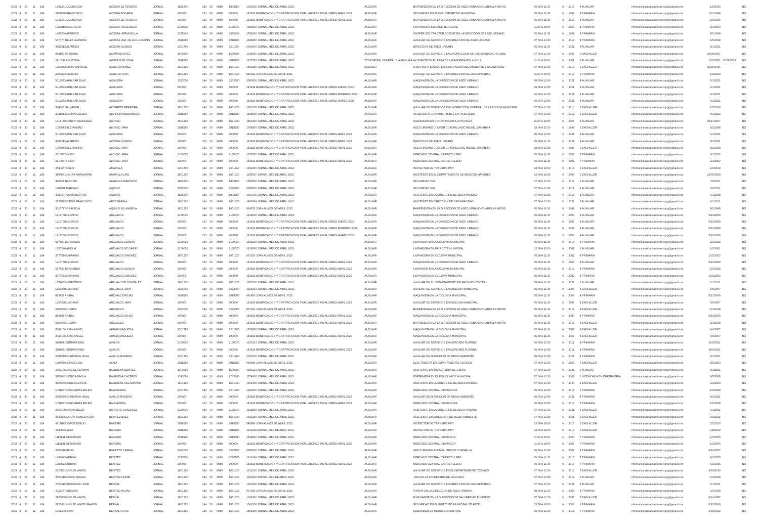| 2022 | 4 | 30 | 11 | 184 | 1742451 CLEMENCIA | ACOSTA DE PEREIRA | JORNAL | 1834800 | 144 | 30 | MUN | 1834800 | 1523000 JORNAL MES DE ABRIL 2022 | AUXILIAR | BARRENDERA EN LA DIRECCION DE ASEO URBANO CUADRILLA MICRO | 05:30 A 11:30 | N | 2015 | 4 AUXILIAR | rrhhmunicipalidadsanlorenzopg@gmail.com | 1/6/2015 | | NO |
| 2022 | 4 | 30 | 11 | 184 | 2154080 FRANCISCO | ACOSTA BOGARIN | JORNAL | 200000 | 133 | 30 | MUN | 200000 | 181819 BONIFICACION Y GRATIFICACION POR LABORES INSALUBRES ABRIL 2022 | AUXILIAR | SEGURIDAD EN EL POLIDEPORTIVO MUNICIPAL | 05:30 A 11:30 | N | 1996 | 4 PRIMARIA | rrhhmunicipalidadsanlorenzopg@gmail.com | 12/1/1996 | | NO |
| 2022 | 4 | 30 | 11 | 184 | 1742451 CLEMENCIA | ACOSTA DE PEREIRA | JORNAL | 200000 | 133 | 30 | MUN | 200000 | 181819 BONIFICACION Y GRATIFICACION POR LABORES INSALUBRES ABRIL 2022 | AUXILIAR | BARRENDERA EN LA DIRECCION DE ASEO URBANO CUADRILLA MICRO | 05:30 A 11:30 | N | 2015 | 4 AUXILIAR | rrhhmunicipalidadsanlorenzopg@gmail.com | 1/6/2015 | | NO |
| 2022 | 4 | 30 | 11 | 184 | 1702919 ELEUTERIA | ACOSTA FIGUEREDO | JORNAL | 2130020 | 144 | 30 | MUN | 2130020 | 1908200 JORNAL MES DE ABRIL 2022 | AUXILIAR | LIMPIADORA JUZGADO DE FALTAS | 11:30 A 18:00 | N | 2003 | 1 PRIMARIA | rrhhmunicipalidadsanlorenzopg@gmail.com | 8/1/2003 | | NO |
| 2022 | 4 | 30 | 11 | 184 | 1438236 APARICIO | ACOSTA HERMOSILLA | JORNAL | 2385240 | 144 | 30 | MUN | 2385240 | 1782900 JORNAL MES DE ABRIL 2022 | AUXILIAR | CHOFER DEL TRACTOR BOBCAT EN LA DIRECCION DE ASEO URBANO | 05:30 A 11:30 | N | 1998 | 4 PRIMARIA | rrhhmunicipalidadsanlorenzopg@gmail.com | 8/2/1998 | | NO |
| 2022 | 4 | 30 | 11 | 184 | 597675 NELLY LEANDRA | ACOSTA VDA. DE LEGUIZAMON | JORNAL | 2018280 | 144 | 30 | MUN | 2018280 | 1834800 JORNAL MES DE ABRIL 2022 | AUXILIAR | AUXILIAR DE SERVICIOS EN DIRECCION DE ASEO URBANO | 07:00 A 13:30 | N | 2018 | 4 PRIMARIA | rrhhmunicipalidadsanlorenzopg@gmail.com | 1/5/2018 | | NO |
| 2022 | 4 | 30 | 11 | 184 | 4282312 ALFREDO | ACOSTA OLMEDO | JORNAL | 2201760 | 144 | 30 | MUN | 2201760 | 2001600 JORNAL MES DE ABRIL 2022 | AUXILIAR | DIRECCION DE ASEO URBANO | 05:30 A 11:30 | N | 2021 | 4 AUXILIAR | rrhhmunicipalidadsanlorenzopg@gmail.com | 8/1/2021 | | NO |
| 2022 | 4 | 30 | 11 | 184 | 884195 PETRONA | ACUÑA BENITEZ | JORNAL | 1559580 | 144 | 30 | MUN | 1559580 | 1318025 JORNAL MES DE ABRIL 2022 | AUXILIAR | AUXILIAR DE SERVICIOS EN LA DIRECCION DE SALUBRIDAD E HIGIENE | 07:00 A 13:30 | N | 2007 | 3 BACHILLER | rrhhmunicipalidadsanlorenzopg@gmail.com | 14/09/2007 | | NO |
| 2022 | 4 | 30 | 11 | 184 | 2111547 AGUSTINA | AGUERO DE SOSA | JORNAL | 2018280 | 144 | 30 | MUN | 2018280 | 1273703 JORNAL MES DE ABRIL 2022 | TT HOSPITAL GENERAL S.A AUXILIAR | AYUDANTE EN EL AREA DE LAVANDERIA DEL H.G.S.L. | 11:30 A 18:00 | N | 2001 | 3 AUXILIAR | rrhhmunicipalidadsanlorenzopg@gmail.com | 12/2/2001 | 12/31/2022 | NO |
| 2022 | 4 | 30 | 11 | 184 | 1255253 SIXTO ENRIQUE | AGUERO NUÑEZ | JORNAL | 1651320 | 144 | 30 | MUN | 1651320 | 1491200 JORNAL MES DE ABRIL 2022 | AUXILIAR | UJIER NOTIFICADOR EN JUZG FALTAS MEO AMBIENTE Y SALUBRIDAD | 07:00 A 13:30 | N | 2015 | 1 BACHILLER | rrhhmunicipalidadsanlorenzopg@gmail.com | 10/30/2015 | | NO |
| 2022 | 4 | 30 | 11 | 184 | 2309323 FELICITA | AGUERO JARA | JORNAL | 1651320 | 144 | 30 | MUN | 1651320 | 882031 JORNAL MES DE ABRIL 2022 | AUXILIAR | AUXILIAR DE SERVICIOS EN DIRECCION DE DISCAPACIDAD | 11:30 A 18:00 | N | 2019 | 2 PRIMARIA | rrhhmunicipalidadsanlorenzopg@gmail.com | 1/2/2019 | | NO |
| 2022 | 4 | 30 | 11 | 184 | 5012583 AMILCAR BLAS | AGUILERA | JORNAL | 2293500 | 144 | 30 | MUN | 2293500 | 2085000 JORNAL MES DE ABRIL 2022 | AUXILIAR | MAQUINISTA EN LA DIRECCION DE ASEO URBANO | 06:00 A 12:00 | N | 2021 | 4 AUXILIAR | rrhhmunicipalidadsanlorenzopg@gmail.com | 5/1/2021 | | NO |
| 2022 | 4 | 30 | 11 | 184 | 5012583 AMILCAR BLAS | AGUILERA | JORNAL | 200000 | 133 | 30 | MUN | 200000 | 181819 BONIFICACION Y GRATIFICACION POR LABORES INSALUBRES ENERO 2022 | AUXILIAR | MAQUINISTA EN LA DIRECCION DE ASEO URBANO | 06:00 A 12:00 | N | 2021 | 4 AUXILIAR | rrhhmunicipalidadsanlorenzopg@gmail.com | 5/1/2021 | | NO |
| 2022 | 4 | 30 | 11 | 184 | 5012583 AMILCAR BLAS | AGUILERA | JORNAL | 200000 | 133 | 30 | MUN | 200000 | 181819 BONIFICACION Y GRATIFICACION POR LABORES INSALUBRES FEBRERO 2022 | AUXILIAR | MAQUINISTA EN LA DIRECCION DE ASEO URBANO | 06:00 A 12:00 | N | 2021 | 4 AUXILIAR | rrhhmunicipalidadsanlorenzopg@gmail.com | 5/1/2021 | | NO |
| 2022 | 4 | 30 | 11 | 184 | 5012583 AMILCAR BLAS | AGUILERA | JORNAL | 200000 | 133 | 30 | MUN | 200000 | 181819 BONIFICACION Y GRATIFICACION POR LABORES INSALUBRES MARZO 2022 | AUXILIAR | MAQUINISTA EN LA DIRECCION DE ASEO URBANO | 06:00 A 12:00 | N | 2021 | 4 AUXILIAR | rrhhmunicipalidadsanlorenzopg@gmail.com | 5/1/2021 | | NO |
| 2022 | 4 | 30 | 11 | 184 | 334645 SALVADOR | ALDERETE FERREIRA | JORNAL | 1651320 | 144 | 30 | MUN | 1651320 | 1501200 JORNAL MES DE ABRIL 2022 | AUXILIAR | AUXILIAR DE SERVICIOS EN LA DIRECCION GENERAL DE LA POLICIA MUNICIPAL | 07:00 A 13:30 | N | 2010 | 1 BACHILLER | rrhhmunicipalidadsanlorenzopg@gmail.com | 1/7/2010 | | NO |
| 2022 | 4 | 30 | 11 | 184 | 2331513 MIRIAN CECILIA | ALMIRON MALDONADO | JORNAL | 2018280 | 144 | 30 | MUN | 2018280 | 1834800 JORNAL MES DE ABRIL 2022 | AUXILIAR | ATENCION AL CONTRIBUYENTE EN TICKETERO | 07:00 A 13:30 | N | 2012 | 1 BACHILLER | rrhhmunicipalidadsanlorenzopg@gmail.com | 8/1/2012 | | NO |
| 2022 | 4 | 30 | 11 | 184 | 1714770 NANCY MERCEDES | ALONSO | JORNAL | 1651320 | 144 | 30 | MUN | 1651320 | 1491200 JORNAL MES DE ABRIL 2022 | AUXILIAR | CUIDADORA EN HOGAR INFANTIL MITA ROGA | 11:30 A 18:00 | N | 2007 | 8 AUXILIAR | rrhhmunicipalidadsanlorenzopg@gmail.com | 10/17/2007 | | NO |
| 2022 | 4 | 30 | 11 | 184 | 1056643 ALEJANDRO | ALONSO JARA | JORNAL | 2018280 | 144 | 30 | MUN | 2018280 | 1786800 JORNAL MES DE ABRIL 2022 | AUXILIAR | ASEO URBANO CHOFER CUADRILLA DE MIGUEL SANABRIA | 18:00 A 22:30 | N | 1998 | 3 BACHILLER | rrhhmunicipalidadsanlorenzopg@gmail.com | 8/2/1998 | | NO |
| 2022 | 4 | 30 | 11 | 184 | 5012583 AMILCAR BLAS | AGUILERA | JORNAL | 200000 | 133 | 30 | MUN | 200000 | 181819 BONIFICACION Y GRATIFICACION POR LABORES INSALUBRES ABRIL 2022 | AUXILIAR | MAQUINISTA EN LA DIRECCION DE ASEO URBANO | 06:00 A 12:00 | N | 2021 | 4 AUXILIAR | rrhhmunicipalidadsanlorenzopg@gmail.com | 5/1/2021 | | NO |
| 2022 | 4 | 30 | 11 | 184 | 4282312 ALFREDO | ACOSTA OLMEDO | JORNAL | 200000 | 133 | 30 | MUN | 200000 | 181819 BONIFICACION Y GRATIFICACION POR LABORES INSALUBRES ABRIL 2022 | AUXILIAR | DIRECCION DE ASEO URBANO | 05:30 A 11:30 | N | 2021 | 4 AUXILIAR | rrhhmunicipalidadsanlorenzopg@gmail.com | 8/1/2021 | | NO |
| 2022 | 4 | 30 | 11 | 184 | 1056643 ALEJANDRO | ALONSO JARA | JORNAL | 200000 | 133 | 30 | MUN | 200000 | 181819 BONIFICACION Y GRATIFICACION POR LABORES INSALUBRES ABRIL 2022 | AUXILIAR | ASEO URBANO CHOFER CUADRILLA DE MIGUEL SANABRIA | 18:00 A 22:30 | N | 1998 | 3 BACHILLER | rrhhmunicipalidadsanlorenzopg@gmail.com | 8/2/1998 | | NO |
| 2022 | 4 | 30 | 11 | 184 | 2210087 HUGO | ALONSO JARA | JORNAL | 2130020 | 144 | 30 | MUN | 2130020 | 1279700 JORNAL MES DE ABRIL 2022 | AUXILIAR | MERCADO CENTRAL CARRETILLERO | 05:00 A 11:30 | N | 2002 | 7 PRIMARIA | rrhhmunicipalidadsanlorenzopg@gmail.com | 2/1/2002 | | NO |
| 2022 | 4 | 30 | 11 | 184 | 2210087 HUGO | ALONSO JARA | JORNAL | 200000 | 133 | 30 | MUN | 200000 | 181819 BONIFICACION Y GRATIFICACION POR LABORES INSALUBRES ABRIL 2022 | AUXILIAR | MERCADO CENTRAL CARRETILLERO | 05:00 A 11:30 | N | 2002 | 7 PRIMARIA | rrhhmunicipalidadsanlorenzopg@gmail.com | 2/1/2002 | | NO |
| 2022 | 4 | 30 | 11 | 184 | 4640357 DELSI | AMARILLA | JORNAL | 2201760 | 144 | 30 | MUN | 2201760 | 1991600 JORNAL MES DE ABRIL 2022 | AUXILIAR | INSPECTOR DE TRANSITO PMT | 12:00 A 18:00 | N | 2019 | 3 BACHILLER | rrhhmunicipalidadsanlorenzopg@gmail.com | 1/2/2019 | | NO |
| 2022 | 4 | 30 | 11 | 184 | 3496091 LAURA MARGARITA | AMARILLA LIRD | JORNAL | 1651320 | 144 | 30 | MUN | 1651320 | 1108617 JORNAL MES DE ABRIL 2022 | AUXILIAR | ASISTENTE EN EL DEPARTAMENTO DE ADULTOS MAYORES | 12:00 A 18:30 | N | 2009 | 2 BACHILLER | rrhhmunicipalidadsanlorenzopg@gmail.com | 13/05/2009 | | NO |
| 2022 | 4 | 30 | 11 | 184 | 495837 NARCISO | AMARILLA MARTINEZ | JORNAL | 1834800 | 144 | 30 | MUN | 1834800 | 1658000 JORNAL MES DE ABRIL 2022 | AUXILIAR | SEGURIDAD VIAL | 07:00 A 13:30 | N | 2011 | 1 AUXILIAR | rrhhmunicipalidadsanlorenzopg@gmail.com | 3/2/2011 | | NO |
| 2022 | 4 | 30 | 11 | 184 | 1116801 MARIANO | AQUINO | JORNAL | 2293500 | 144 | 30 | MUN | 2293500 | 2085000 JORNAL MES DE ABRIL 2022 | AUXILIAR | SEGURIDAD VIAL | 07:00 A 13:30 | N | 2011 | 1 AUXILIAR | rrhhmunicipalidadsanlorenzopg@gmail.com | 3/2/2011 | | NO |
| 2022 | 4 | 30 | 11 | 184 | 3585307 SILVIA BEATRIZ | AQUINO | JORNAL | 1834800 | 144 | 30 | MUN | 1834800 | 1342705 JORNAL MES DE ABRIL 2022 | AUXILIAR | ASISTENTE EN LA DIRECCION DE DISCAPACIDAD | 07:00 A 13:30 | N | 2018 | 1 AUXILIAR | rrhhmunicipalidadsanlorenzopg@gmail.com | 6/1/2018 | | NO |
| 2022 | 4 | 30 | 11 | 184 | 3328883 DIEGO FRANCISCO | ARCE FARIÑA | JORNAL | 1651320 | 144 | 30 | MUN | 1651320 | 1606294 JORNAL MES DE ABRIL 2022 | AUXILIAR | ASISTENTE EN DIRECCION DE DISCAPACIDAD | 07:00 A 13:30 | N | 2021 | 2 AUXILIAR | rrhhmunicipalidadsanlorenzopg@gmail.com | 8/1/2021 | | NO |
| 2022 | 4 | 30 | 11 | 184 | 3618717 GRACIELA | AQUINO VILLANUEVA | JORNAL | 1651320 | 144 | 30 | MUN | 1651320 | 934533 JORNAL MES DE ABRIL 2022 | AUXILIAR | BARRENDERA EN LA DIRECCION DE ASEO URBANO CUADRILLA MICRO | 05:30 A 11:30 | N | 1998 | 4 AUXILIAR | rrhhmunicipalidadsanlorenzopg@gmail.com | 8/2/1998 | | NO |
| 2022 | 4 | 30 | 11 | 184 | 1217738 LEONCIO | AREVALOS | JORNAL | 2130020 | 144 | 30 | MUN | 2130020 | 1918200 JORNAL MES DE ABRIL 2022 | AUXILIAR | MAQUINISTA EN LA DIRECCION DE ASEO URBANO | 05:30 A 11:30 | N | 2009 | 4 AUXILIAR | rrhhmunicipalidadsanlorenzopg@gmail.com | 5/13/2009 | | NO |
| 2022 | 4 | 30 | 11 | 184 | 1217738 LEONCIO | AREVALOS | JORNAL | 200000 | 133 | 30 | MUN | 200000 | 181819 BONIFICACION Y GRATIFICACION POR LABORES INSALUBRES ENERO 2022 | AUXILIAR | MAQUINISTA EN LA DIRECCION DE ASEO URBANO | 05:30 A 11:30 | N | 2009 | 4 AUXILIAR | rrhhmunicipalidadsanlorenzopg@gmail.com | 5/13/2009 | | NO |
| 2022 | 4 | 30 | 11 | 184 | 1217738 LEONCIO | AREVALOS | JORNAL | 200000 | 133 | 30 | MUN | 200000 | 181819 BONIFICACION Y GRATIFICACION POR LABORES INSALUBRES FEBRERO 2022 | AUXILIAR | MAQUINISTA EN LA DIRECCION DE ASEO URBANO | 05:30 A 11:30 | N | 2009 | 4 AUXILIAR | rrhhmunicipalidadsanlorenzopg@gmail.com | 5/13/2009 | | NO |
| 2022 | 4 | 30 | 11 | 184 | 1217738 LEONCIO | AREVALOS | JORNAL | 200000 | 133 | 30 | MUN | 200000 | 181819 BONIFICACION Y GRATIFICACION POR LABORES INSALUBRES MARZO 2022 | AUXILIAR | MAQUINISTA EN LA DIRECCION DE ASEO URBANO | 05:30 A 11:30 | N | 2009 | 4 AUXILIAR | rrhhmunicipalidadsanlorenzopg@gmail.com | 5/13/2009 | | NO |
| 2022 | 4 | 30 | 11 | 184 | 587423 BERNARDO | AREVALOS ALONSO | JORNAL | 2130020 | 144 | 30 | MUN | 2130020 | 1918200 JORNAL MES DE ABRIL 2022 | AUXILIAR | LIMPIADOR EN LA CICLOVIA MUNICIPAL | 05:30 A 11:30 | N | 2014 | 4 PRIMARIA | rrhhmunicipalidadsanlorenzopg@gmail.com | 2/3/2014 | | NO |
| 2022 | 4 | 30 | 11 | 184 | 1235346 AMELIA | AREVALOS DE GARAY | JORNAL | 2130020 | 144 | 30 | MUN | 2130020 | 1918200 JORNAL MES DE ABRIL 2022 | AUXILIAR | LIMPIADORA EN PALACETE MUNICIPAL | 12:30 A 18:00 | N | 2001 | 1 AUXILIAR | rrhhmunicipalidadsanlorenzopg@gmail.com | 1/2/2001 | | NO |
| 2022 | 4 | 30 | 11 | 184 | 2675574 MARIANO | AREVALOS GIMENEZ | JORNAL | 1651320 | 144 | 30 | MUN | 1651320 | 951200 JORNAL MES DE ABRIL 2022 | AUXILIAR | LIMPIADORA EN CICLOVIA MUNICIPAL | 05:30 A 11:30 | N | 2002 | 4 PRIMARIA | rrhhmunicipalidadsanlorenzopg@gmail.com | 10/2/2002 | | NO |
| 2022 | 4 | 30 | 11 | 184 | 1217738 LEONCIO | AREVALOS | JORNAL | 200000 | 133 | 30 | MUN | 200000 | 181819 BONIFICACION Y GRATIFICACION POR LABORES INSALUBRES ABRIL 2022 | AUXILIAR | MAQUINISTA EN LA DIRECCION DE ASEO URBANO | 05:30 A 11:30 | N | 2009 | 4 AUXILIAR | rrhhmunicipalidadsanlorenzopg@gmail.com | 5/13/2009 | | NO |
| 2022 | 4 | 30 | 11 | 184 | 587423 BERNARDO | AREVALOS ALONSO | JORNAL | 200000 | 133 | 30 | MUN | 200000 | 181819 BONIFICACION Y GRATIFICACION POR LABORES INSALUBRES ABRIL 2022 | AUXILIAR | LIMPIADOR EN LA CICLOVIA MUNICIPAL | 05:30 A 11:30 | N | 2014 | 4 PRIMARIA | rrhhmunicipalidadsanlorenzopg@gmail.com | 2/3/2014 | | NO |
| 2022 | 4 | 30 | 11 | 184 | 2675574 MARIANO | AREVALOS GIMENEZ | JORNAL | 200000 | 133 | 30 | MUN | 200000 | 181819 BONIFICACION Y GRATIFICACION POR LABORES INSALUBRES ABRIL 2022 | AUXILIAR | LIMPIADORA EN CICLOVIA MUNICIPAL | 05:30 A 11:30 | N | 2002 | 4 PRIMARIA | rrhhmunicipalidadsanlorenzopg@gmail.com | 10/2/2002 | | NO |
| 2022 | 4 | 30 | 11 | 184 | 1238663 MERCEDES | AREVALO DE GONZALEZ | JORNAL | 1651320 | 144 | 30 | MUN | 1651320 | 1501200 JORNAL MES DE ABRIL 2022 | AUXILIAR | AUXILIAR EN EL DEPARTAMENTO DE ARCHIVO CENTRAL | 05:30 A 11:30 | N | 2021 | 1 AUXILIAR | rrhhmunicipalidadsanlorenzopg@gmail.com | 2/1/2021 | | NO |
| 2022 | 4 | 30 | 11 | 184 | 1226438 LUCIANO | AREVALOS JARA | JORNAL | 2293500 | 144 | 30 | MUN | 2293500 | 1268333 JORNAL MES DE ABRIL 2022 | AUXILIAR | AUXILIAR DE SERVICIOS EN CICLOVIA MUNICIPAL | 05:00 A 11:30 | N | 2007 | 4 BACHILLER | rrhhmunicipalidadsanlorenzopg@gmail.com | 5/5/2007 | | NO |
| 2022 | 4 | 30 | 11 | 184 | 813424 ANIBAL | AREVALOS ROJAS | JORNAL | 2018280 | 144 | 30 | MUN | 2018280 | 981800 JORNAL MES DE ABRIL 2022 | AUXILIAR | MAQUINISTA EN LA CICLOVIA MUNICIPAL | 05:30 A 11:30 | N | 2009 | 4 PRIMARIA | rrhhmunicipalidadsanlorenzopg@gmail.com | 5/13/2009 | | NO |
| 2022 | 4 | 30 | 11 | 184 | 1226438 LUCIANO | AREVALOS JARA | JORNAL | 200000 | 133 | 30 | MUN | 200000 | 181819 BONIFICACION Y GRATIFICACION POR LABORES INSALUBRES ABRIL 2022 | AUXILIAR | AUXILIAR DE SERVICIOS EN CICLOVIA MUNICIPAL | 05:00 A 11:30 | N | 2007 | 4 BACHILLER | rrhhmunicipalidadsanlorenzopg@gmail.com | 5/5/2007 | | NO |
| 2022 | 4 | 30 | 11 | 184 | 2366665 GLORIA | ARGUELLO | JORNAL | 2293500 | 144 | 30 | MUN | 2293500 | 801591 JORNAL MES DE ABRIL 2022 | AUXILIAR | BARRENDERA EN LA DIRECCION DE ASEO URBANO CUADRILLA MICRO | 05:30 A 11:30 | N | 2018 | 4 BACHILLER | rrhhmunicipalidadsanlorenzopg@gmail.com | 2/1/2018 | | NO |
| 2022 | 4 | 30 | 11 | 184 | 813424 ANIBAL | AREVALOS ROJAS | JORNAL | 200000 | 133 | 30 | MUN | 200000 | 181819 BONIFICACION Y GRATIFICACION POR LABORES INSALUBRES ABRIL 2022 | AUXILIAR | MAQUINISTA EN LA CICLOVIA MUNICIPAL | 05:30 A 11:30 | N | 2009 | 4 PRIMARIA | rrhhmunicipalidadsanlorenzopg@gmail.com | 5/13/2009 | | NO |
| 2022 | 4 | 30 | 11 | 184 | 2366665 GLORIA | ARGUELLO | JORNAL | 200000 | 133 | 30 | MUN | 200000 | 181819 BONIFICACION Y GRATIFICACION POR LABORES INSALUBRES ABRIL 2022 | AUXILIAR | BARRENDERA EN LA DIRECCION DE ASEO URBANO CUADRILLA MICRO | 05:30 A 11:30 | N | 2018 | 4 BACHILLER | rrhhmunicipalidadsanlorenzopg@gmail.com | 2/1/2018 | | NO |
| 2022 | 4 | 30 | 11 | 184 | 2549150 JUAN ANGEL | ARMAS MAQUEDA | JORNAL | 2201760 | 144 | 30 | MUN | 2201760 | 1856600 JORNAL MES DE ABRIL 2022 | AUXILIAR | MAQUINISTA EN LA CICLOVIA MUNICIPAL | 05:30 A 11:30 | N | 2007 | 4 BACHILLER | rrhhmunicipalidadsanlorenzopg@gmail.com | 4/4/2007 | | NO |
| 2022 | 4 | 30 | 11 | 184 | 2549150 JUAN ANGEL | ARMAS MAQUEDA | JORNAL | 200000 | 133 | 30 | MUN | 200000 | 181819 BONIFICACION Y GRATIFICACION POR LABORES INSALUBRES ABRIL 2022 | AUXILIAR | MAQUINISTA EN LA CICLOVIA MUNICIPAL | 05:30 A 11:30 | N | 2007 | 4 BACHILLER | rrhhmunicipalidadsanlorenzopg@gmail.com | 4/4/2007 | | NO |
| 2022 | 4 | 30 | 11 | 184 | 3184671 BERNARDINO | AVALOS | JORNAL | 2130020 | 144 | 30 | MUN | 2130020 | 1226133 JORNAL MES DE ABRIL 2022 | AUXILIAR | AUXILIAR DE SERVICIOS EN MERCADO FLORIDA | 06:30 A 12:30 | N | 2011 | 4 PRIMARIA | rrhhmunicipalidadsanlorenzopg@gmail.com | 10/3/2011 | | NO |
| 2022 | 4 | 30 | 11 | 184 | 3184671 BERNARDINO | AVALOS | JORNAL | 200000 | 133 | 30 | MUN | 200000 | 181819 BONIFICACION Y GRATIFICACION POR LABORES INSALUBRES ABRIL 2022 | AUXILIAR | AUXILIAR DE SERVICIOS EN MERCADO FLORIDA | 06:30 A 12:30 | N | 2011 | 4 PRIMARIA | rrhhmunicipalidadsanlorenzopg@gmail.com | 10/3/2011 | | NO |
| 2022 | 4 | 30 | 11 | 184 | 2207985 CHRISTIAN VIDAL | AVALOS ROMERO | JORNAL | 2201760 | 144 | 30 | MUN | 2201760 | 2001600 JORNAL MES DE ABRIL 2022 | AUXILIAR | AUXILIAR EN DIRECCION DE MEDIO AMBIENTE | 06:00 A 12:00 | N | 2021 | 4 PRIMARIA | rrhhmunicipalidadsanlorenzopg@gmail.com | 8/1/2021 | | NO |
| 2022 | 4 | 30 | 11 | 184 | 1996646 JORGE LUIS | AYALA | JORNAL | 2018280 | 144 | 30 | MUN | 2018280 | 994584 JORNAL MES DE ABRIL 2022 | AUXILIAR | ELECTRICISTA EN DEPARTAMENTO TECNICO | 07:00 A 13:30 | N | 2003 | 7 BACHILLER | rrhhmunicipalidadsanlorenzopg@gmail.com | 8/2/2003 | | NO |
| 2022 | 4 | 30 | 11 | 184 | 2987166 MIGUEL HERNAN | BALBUENA BENITEZ | JORNAL | 1559580 | 144 | 30 | MUN | 1559580 | 1206133 JORNAL MES DE ABRIL 2022 | AUXILIAR | ASISTENTE EN INSPECTORIA DE OBRAS | 07:00 A 13:30 | N | 2021 | 3 AUXILIAR | rrhhmunicipalidadsanlorenzopg@gmail.com | 8/1/2021 | | NO |
| 2022 | 4 | 30 | 11 | 184 | 3802682 LETICIA PAOLA | BALBUENA CACERES | JORNAL | 1743060 | 144 | 30 | MUN | 1743060 | 1574600 JORNAL MES DE ABRIL 2022 | AUXILIAR | ENFERMERA EN EL POLICLINICO MUNICIPAL | 07:00 A 13:30 | N | 2008 | 3 LICENCIADA EN ENFERMERIA | rrhhmunicipalidadsanlorenzopg@gmail.com | 6/5/2008 | | NO |
| 2022 | 4 | 30 | 11 | 184 | 4424355 KAREN LETICIA | BALBUENA VILLAMAYOR | JORNAL | 1651320 | 144 | 30 | MUN | 1651320 | 1501200 JORNAL MES DE ABRIL 2022 | AUXILIAR | ASISTENTE EN LA DIRECCION DE DISCAPACIDAD | 07:00 A 13:30 | N | 2020 | 1 BACHILLER | rrhhmunicipalidadsanlorenzopg@gmail.com | 3/3/2020 | | NO |
| 2022 | 4 | 30 | 11 | 184 | 1051087 MARGARITA BELEN | BALMACEDA | JORNAL | 2201760 | 144 | 30 | MUN | 2201760 | 1991600 JORNAL MES DE ABRIL 2022 | AUXILIAR | MERCADO CENTRAL LIMPIADORA | 05:30 A 12:00 | N | 2018 | 7 PRIMARIA | rrhhmunicipalidadsanlorenzopg@gmail.com | 1/2/2018 | | NO |
| 2022 | 4 | 30 | 11 | 184 | 2207985 CHRISTIAN VIDAL | AVALOS ROMERO | JORNAL | 200000 | 133 | 30 | MUN | 200000 | 181819 BONIFICACION Y GRATIFICACION POR LABORES INSALUBRES ABRIL 2022 | AUXILIAR | AUXILIAR EN DIRECCION DE MEDIO AMBIENTE | 06:00 A 12:00 | N | 2021 | 4 PRIMARIA | rrhhmunicipalidadsanlorenzopg@gmail.com | 8/1/2021 | | NO |
| 2022 | 4 | 30 | 11 | 184 | 1051087 MARGARITA BELEN | BALMACEDA | JORNAL | 200000 | 133 | 30 | MUN | 200000 | 181819 BONIFICACION Y GRATIFICACION POR LABORES INSALUBRES ABRIL 2022 | AUXILIAR | MERCADO CENTRAL LIMPIADORA | 05:30 A 12:00 | N | 2018 | 7 PRIMARIA | rrhhmunicipalidadsanlorenzopg@gmail.com | 1/2/2018 | | NO |
| 2022 | 4 | 30 | 11 | 184 | 4755200 MARIA BELEN | BARRETO GONZALEZ | JORNAL | 2130020 | 144 | 30 | MUN | 2130020 | 1918200 JORNAL MES DE ABRIL 2022 | AUXILIAR | ASISTENTE EN LA DIRECCION DE ASEO URBANO | 07:00 A 13:30 | N | 2021 | 4 BACHILLER | rrhhmunicipalidadsanlorenzopg@gmail.com | 5/1/2021 | | NO |
| 2022 | 4 | 30 | 11 | 184 | 3422055 LAURA CONCEPCION | BENITEZ BAEZ | JORNAL | 1651320 | 144 | 30 | MUN | 1651320 | 1501200 JORNAL MES DE ABRIL 2022 | AUXILIAR | ASISTENTE EN DIRECCION DE MEDIO AMBIENTE | 07:00 A 13:30 | N | 2021 | 3 BACHILLER | rrhhmunicipalidadsanlorenzopg@gmail.com | 8/1/2021 | | NO |
| 2022 | 4 | 30 | 11 | 184 | 4717873 JORGE EMILIO | BAREIRO | JORNAL | 2018280 | 144 | 30 | MUN | 2018280 | 545660 JORNAL MES DE ABRIL 2022 | AUXILIAR | INSPECTOR DE TRANSITO PMT | 12:00 A 18:00 | N | 2015 | 3 BACHILLER | rrhhmunicipalidadsanlorenzopg@gmail.com | 2/2/2015 | | NO |
| 2022 | 4 | 30 | 11 | 184 | 3440895 ALBA | BAREIRO | JORNAL | 2018280 | 144 | 30 | MUN | 2018280 | 1131238 JORNAL MES DE ABRIL 2022 | AUXILIAR | INSPECTOR DE TRANSITO PMT | 12:00 A 18:00 | N | 2019 | 3 BACHILLER | rrhhmunicipalidadsanlorenzopg@gmail.com | 1/8/2019 | | NO |
| 2022 | 4 | 30 | 11 | 184 | 1113141 GERONIMO | BAREIRO | JORNAL | 2018280 | 144 | 30 | MUN | 2018280 | 1834800 JORNAL MES DE ABRIL 2022 | AUXILIAR | MERCADO CENTRAL LIMPIADOR | 11:30 A 18:00 | N | 2005 | 7 PRIMARIA | rrhhmunicipalidadsanlorenzopg@gmail.com | 1/2/2005 | | NO |
| 2022 | 4 | 30 | 11 | 184 | 1113141 GERONIMO | BAREIRO | JORNAL | 200000 | 133 | 30 | MUN | 200000 | 181819 BONIFICACION Y GRATIFICACION POR LABORES INSALUBRES ABRIL 2022 | AUXILIAR | MERCADO CENTRAL LIMPIADOR | 11:30 A 18:00 | N | 2005 | 7 PRIMARIA | rrhhmunicipalidadsanlorenzopg@gmail.com | 1/2/2005 | | NO |
| 2022 | 4 | 30 | 11 | 184 | 2256470 FELIX | BARRETO CABRAL | JORNAL | 2293500 | 144 | 30 | MUN | 2293500 | 2085000 JORNAL MES DE ABRIL 2022 | AUXILIAR | ASEO URBANO ALBAÑIL JEFE DE CUADRILLA | 06:30 A 12:30 | N | 2007 | 4 PRIMARIA | rrhhmunicipalidadsanlorenzopg@gmail.com | 9/14/2007 | | NO |
| 2022 | 4 | 30 | 11 | 184 | 1993022 ADRIAN | BENITEZ | JORNAL | 2293500 | 144 | 30 | MUN | 2293500 | 1616199 JORNAL MES DE ABRIL 2022 | AUXILIAR | MERCADO CENTRAL CARRETILLERO | 05:00 A 11:30 | N | 2015 | 7 PRIMARIA | rrhhmunicipalidadsanlorenzopg@gmail.com | 6/2/2015 | | NO |
| 2022 | 4 | 30 | 11 | 184 | 1993022 ADRIAN | BENITEZ | JORNAL | 200000 | 133 | 30 | MUN | 200000 | 181819 BONIFICACION Y GRATIFICACION POR LABORES INSALUBRES ABRIL 2022 | AUXILIAR | MERCADO CENTRAL CARRETILLERO | 05:00 A 11:30 | N | 2015 | 7 PRIMARIA | rrhhmunicipalidadsanlorenzopg@gmail.com | 6/2/2015 | | NO |
| 2022 | 4 | 30 | 11 | 184 | 2220801 MIGUEL ANGEL | BENITEZ | JORNAL | 1651320 | 144 | 30 | MUN | 1651320 | 1221200 JORNAL MES DE ABRIL 2022 | AUXILIAR | AUXILIAR DE SERVICIOS EN EL DEPARTAMENTO TECNICO | 07:00 A 13:30 | N | 2019 | 6 BACHILLER | rrhhmunicipalidadsanlorenzopg@gmail.com | 4/24/2019 | | NO |
| 2022 | 4 | 30 | 11 | 184 | 3556310 MARIA VIDALIA | BENITEZ LESME | JORNAL | 1651320 | 144 | 30 | MUN | 1651320 | 1103200 JORNAL MES DE ABRIL 2022 | AUXILIAR | JEFA EN LA SECRETARIA DE LA MUJER | 07:00 A 13:30 | N | 2018 | 3 AUXILIAR | rrhhmunicipalidadsanlorenzopg@gmail.com | 1/2/2018 | | NO |
| 2022 | 4 | 30 | 11 | 184 | 7526415 FERNANDO JOSE | BERNAL | JORNAL | 1651320 | 144 | 30 | MUN | 1651320 | 1501200 JORNAL MES DE ABRIL 2022 | AUXILIAR | AUXILIAR DE SERVICIOS EN DIRECCION DE DISCAPACIDAD | 07:00 A 13:30 | N | 2021 | 2 AUXILIAR | rrhhmunicipalidadsanlorenzopg@gmail.com | 5/1/2021 | | NO |
| 2022 | 4 | 30 | 11 | 184 | 3329267 ABELINO | BENITEZ ROJAS | JORNAL | 1651320 | 144 | 30 | MUN | 1651320 | 907100 JORNAL MES DE ABRIL 2022 | AUXILIAR | PINTOR EN LA DIRECCION DE ASEO URBANO | 06:30 A 12:30 | N | 2008 | 4 PRIMARIA | rrhhmunicipalidadsanlorenzopg@gmail.com | 6/5/2008 | | NO |
| 2022 | 4 | 30 | 11 | 184 | 3836065 MIGUEL ANGEL | BERNAL | JORNAL | 1651320 | 144 | 30 | MUN | 1651320 | 1006200 JORNAL MES DE ABRIL 2022 | AUXILIAR | FUMIGADOR EN LA DIRECCION DE SALUBRIDAD E HIGIENE | 07:00 A 13:30 | N | 2007 | 3 BACHILLER | rrhhmunicipalidadsanlorenzopg@gmail.com | 9/14/2007 | | NO |
| 2022 | 4 | 30 | 11 | 184 | 2123431 MIGUEL ANGEL RAMON | BERNAL | JORNAL | 1651320 | 144 | 30 | MUN | 1651320 | 1501200 JORNAL MES DE ABRIL 2022 | AUXILIAR | SEGURIDAD EN EL INSTITUTO MUNICIPAL DE ARTE | 12:00 A 18:00 | N | 2009 | 1 PRIMARIA | rrhhmunicipalidadsanlorenzopg@gmail.com | 5/13/2009 | | NO |
| 2022 | 4 | 30 | 11 | 184 | 1057409 JUAN | BERNAL ORTIZ | JORNAL | 1651320 | 144 | 30 | MUN | 1651320 | 1491200 JORNAL MES DE ABRIL 2022 | AUXILIAR | COBRADOR EN MERCADO CENTRAL | 06:00 A 12:30 | N | 2012 | 7 PRIMARIA | rrhhmunicipalidadsanlorenzopg@gmail.com | 3/30/2012 | | NO |